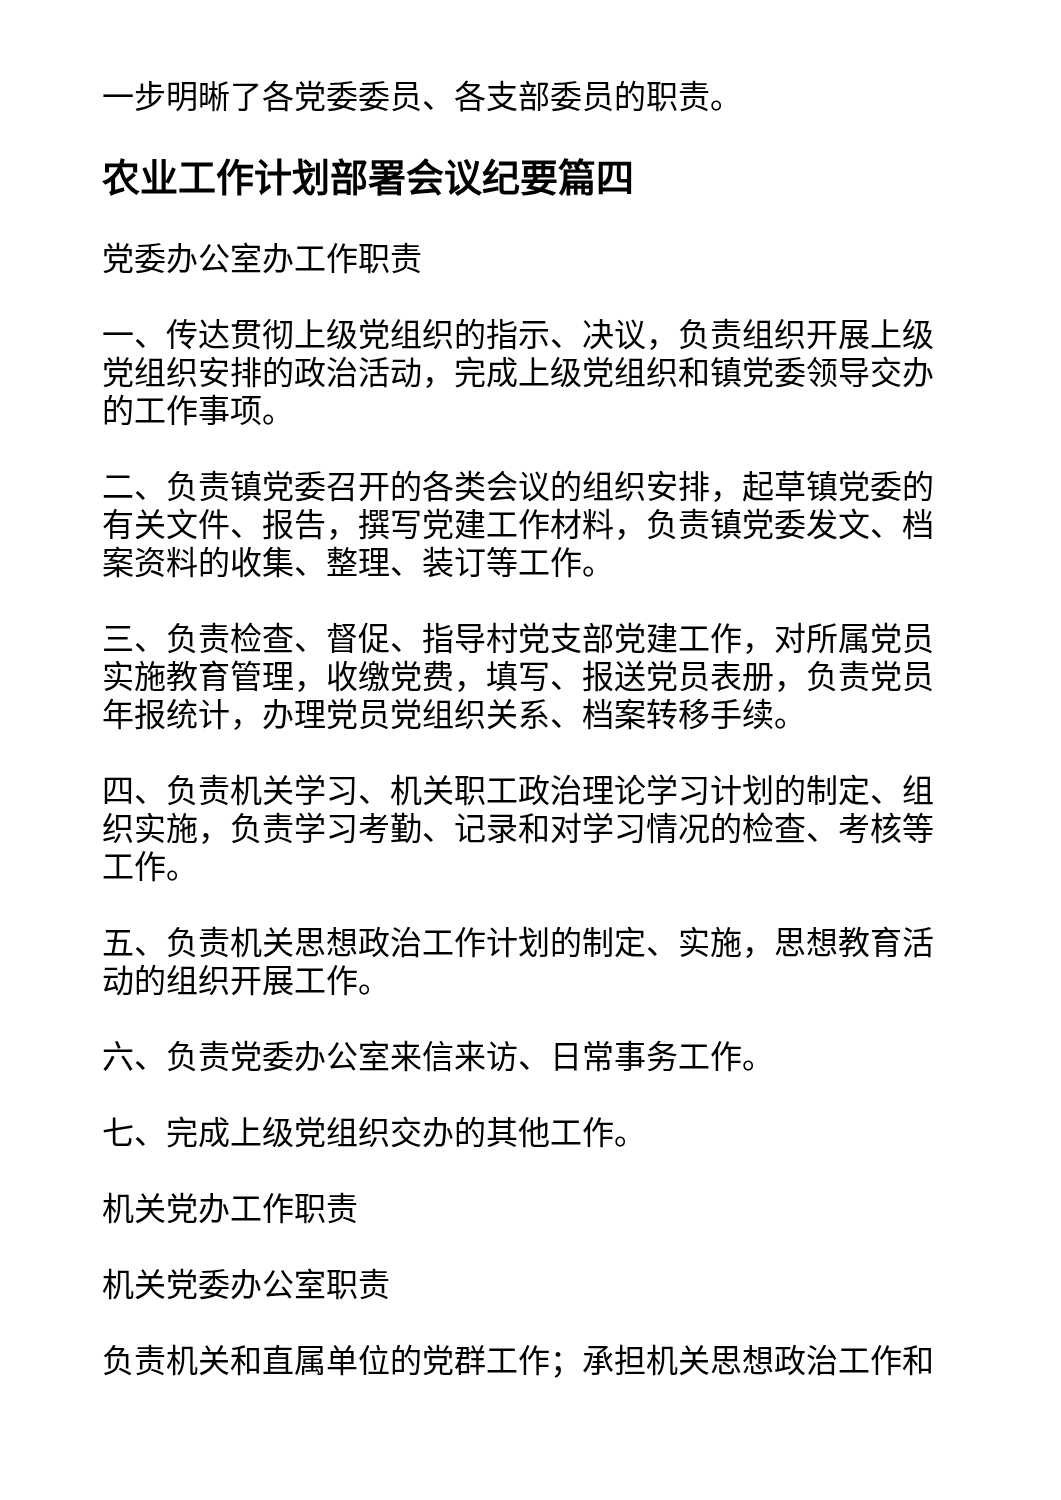一步明晰了各党委委员、各支部委员的职责。
农业工作计划部署会议纪要篇四
党委办公室办工作职责
一、传达贯彻上级党组织的指示、决议，负责组织开展上级党组织安排的政治活动，完成上级党组织和镇党委领导交办的工作事项。
二、负责镇党委召开的各类会议的组织安排，起草镇党委的有关文件、报告，撰写党建工作材料，负责镇党委发文、档案资料的收集、整理、装订等工作。
三、负责检查、督促、指导村党支部党建工作，对所属党员实施教育管理，收缴党费，填写、报送党员表册，负责党员年报统计，办理党员党组织关系、档案转移手续。
四、负责机关学习、机关职工政治理论学习计划的制定、组织实施，负责学习考勤、记录和对学习情况的检查、考核等工作。
五、负责机关思想政治工作计划的制定、实施，思想教育活动的组织开展工作。
六、负责党委办公室来信来访、日常事务工作。
七、完成上级党组织交办的其他工作。
机关党办工作职责
机关党委办公室职责
负责机关和直属单位的党群工作；承担机关思想政治工作和